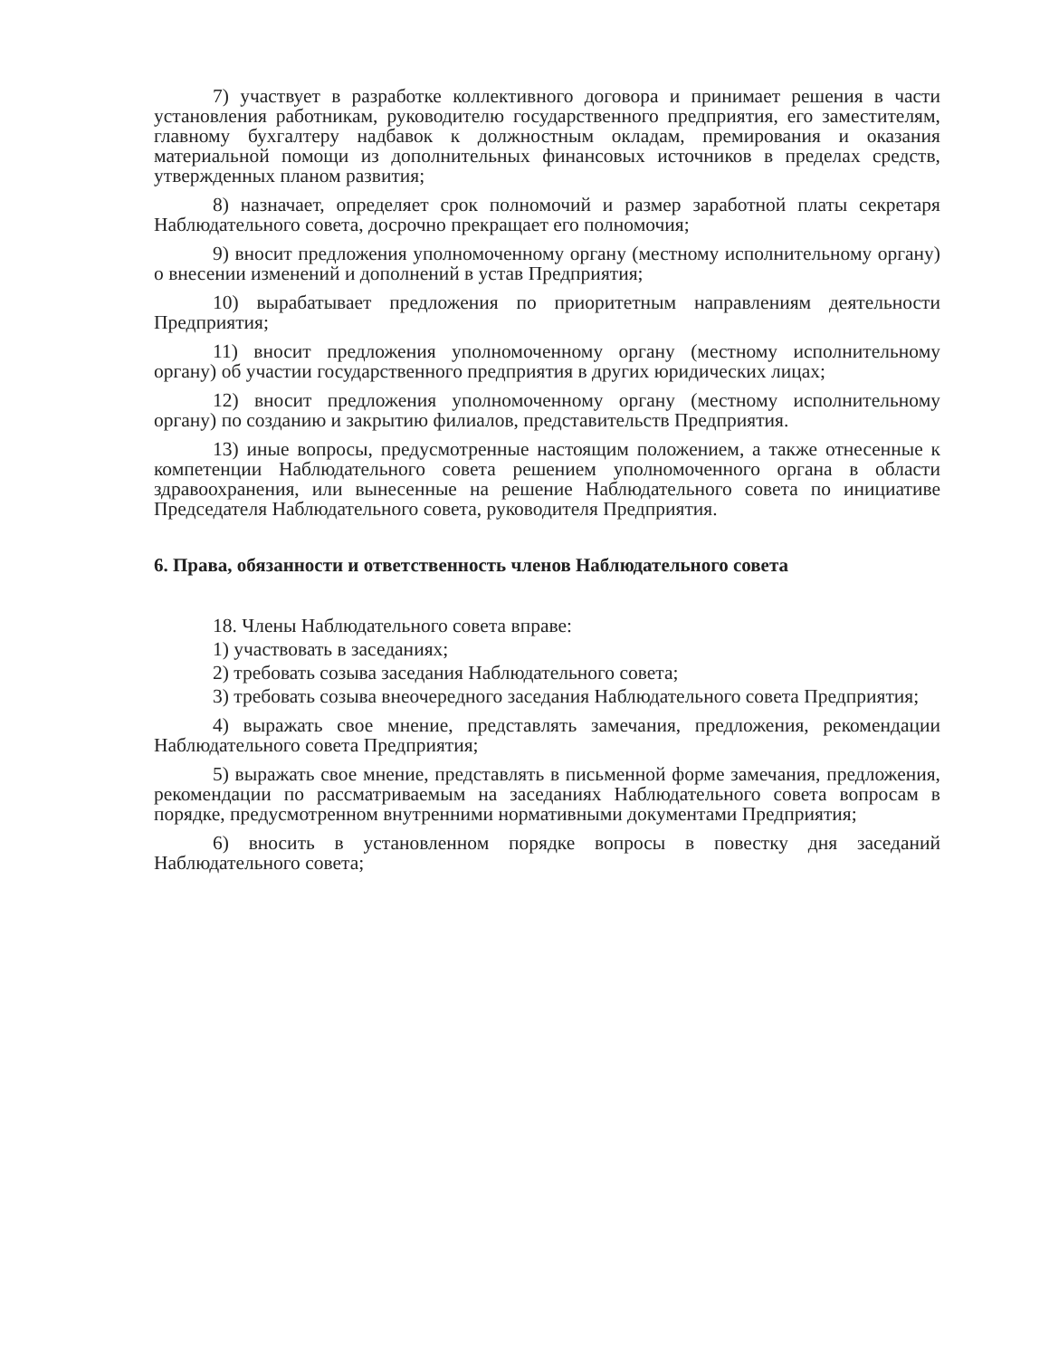7) участвует в разработке коллективного договора и принимает решения в части установления работникам, руководителю государственного предприятия, его заместителям, главному бухгалтеру надбавок к должностным окладам, премирования и оказания материальной помощи из дополнительных финансовых источников в пределах средств, утвержденных планом развития;
8) назначает, определяет срок полномочий и размер заработной платы секретаря Наблюдательного совета, досрочно прекращает его полномочия;
9) вносит предложения уполномоченному органу (местному исполнительному органу) о внесении изменений и дополнений в устав Предприятия;
10) вырабатывает предложения по приоритетным направлениям деятельности Предприятия;
11) вносит предложения уполномоченному органу (местному исполнительному органу) об участии государственного предприятия в других юридических лицах;
12) вносит предложения уполномоченному органу (местному исполнительному органу) по созданию и закрытию филиалов, представительств Предприятия.
13) иные вопросы, предусмотренные настоящим положением, а также отнесенные к компетенции Наблюдательного совета решением уполномоченного органа в области здравоохранения, или вынесенные на решение Наблюдательного совета по инициативе Председателя Наблюдательного совета, руководителя Предприятия.
6. Права, обязанности и ответственность членов Наблюдательного совета
18. Члены Наблюдательного совета вправе:
1) участвовать в заседаниях;
2) требовать созыва заседания Наблюдательного совета;
3) требовать созыва внеочередного заседания Наблюдательного совета Предприятия;
4) выражать свое мнение, представлять замечания, предложения, рекомендации Наблюдательного совета Предприятия;
5) выражать свое мнение, представлять в письменной форме замечания, предложения, рекомендации по рассматриваемым на заседаниях Наблюдательного совета вопросам в порядке, предусмотренном внутренними нормативными документами Предприятия;
6) вносить в установленном порядке вопросы в повестку дня заседаний Наблюдательного совета;